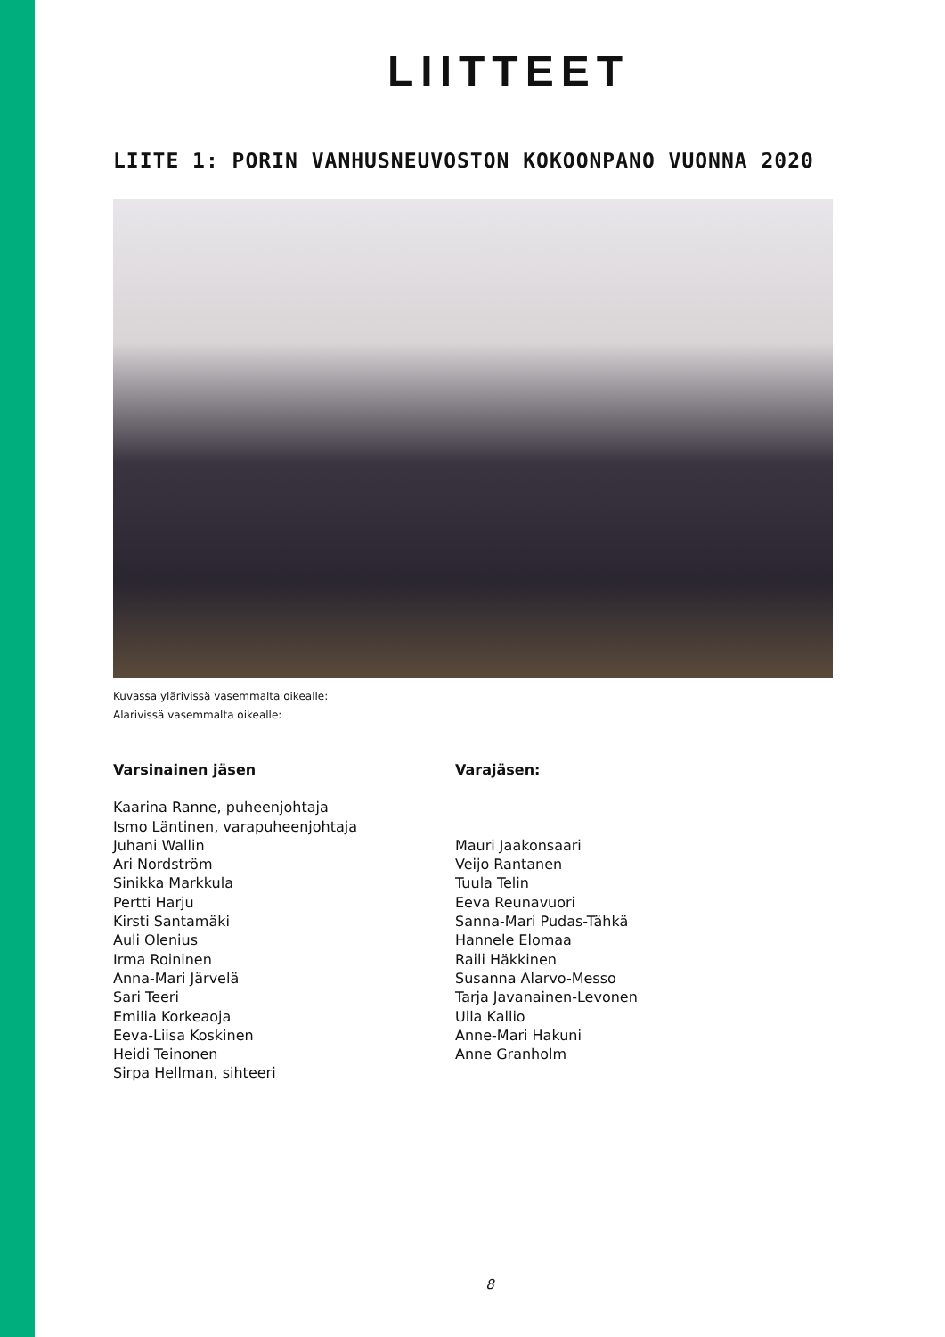LIITTEET
LIITE 1: PORIN VANHUSNEUVOSTON KOKOONPANO VUONNA 2020
Kuvassa ylärivissä vasemmalta oikealle:
Alarivissä vasemmalta oikealle:
Varsinainen jäsen
Kaarina Ranne, puheenjohtaja
Ismo Läntinen, varapuheenjohtaja
Juhani Wallin
Ari Nordström
Sinikka Markkula
Pertti Harju
Kirsti Santamäki
Auli Olenius
Irma Roininen
Anna-Mari Järvelä
Sari Teeri
Emilia Korkeaoja
Eeva-Liisa Koskinen
Heidi Teinonen
Sirpa Hellman, sihteeri
Varajäsen:
Mauri Jaakonsaari
Veijo Rantanen
Tuula Telin
Eeva Reunavuori
Sanna-Mari Pudas-Tähkä
Hannele Elomaa
Raili Häkkinen
Susanna Alarvo-Messo
Tarja Javanainen-Levonen
Ulla Kallio
Anne-Mari Hakuni
Anne Granholm
8